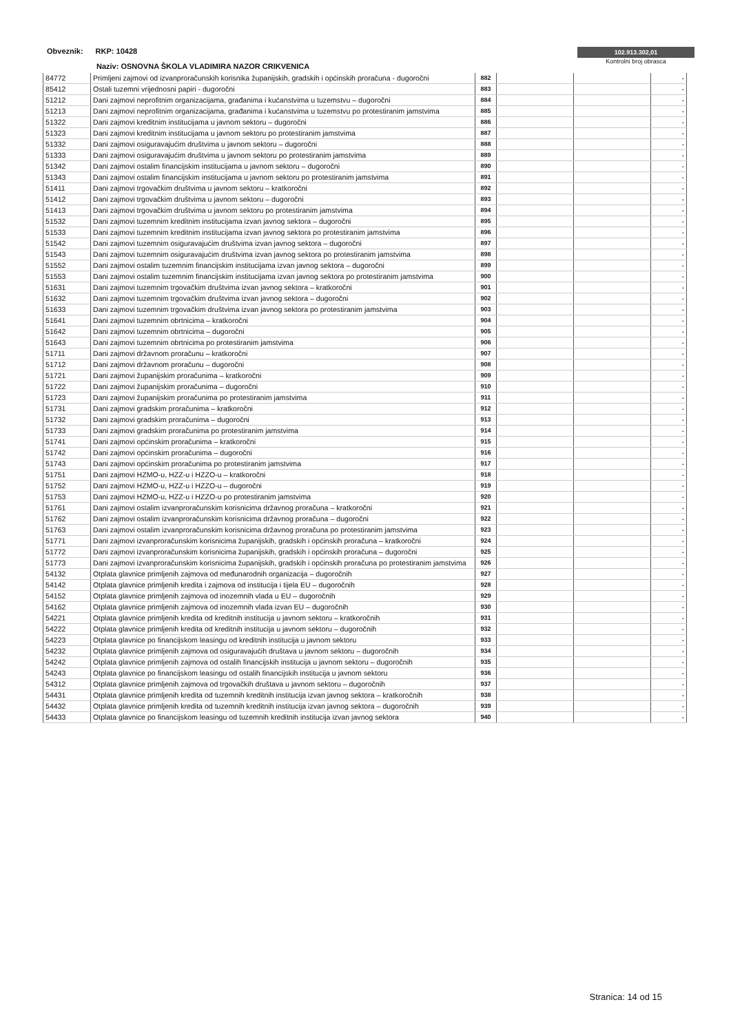Obveznik: RKP: 10428
Naziv: OSNOVNA ŠKOLA VLADIMIRA NAZOR CRIKVENICA
102.913.302,01
Kontrolni broj obrasca
| 84772 | Primljeni zajmovi od izvanproračunskih korisnika županijskih, gradskih i općinskih proračuna - dugoročni | 882 | | | - |
| 85412 | Ostali tuzemni vrijednosni papiri - dugoročni | 883 | | | - |
| 51212 | Dani zajmovi neprofitnim organizacijama, građanima i kućanstvima u tuzemstvu – dugoročni | 884 | | | - |
| 51213 | Dani zajmovi neprofitnim organizacijama, građanima i kućanstvima u tuzemstvu po protestiranim jamstvima | 885 | | | - |
| 51322 | Dani zajmovi kreditnim institucijama u javnom sektoru – dugoročni | 886 | | | - |
| 51323 | Dani zajmovi kreditnim institucijama u javnom sektoru po protestiranim jamstvima | 887 | | | - |
| 51332 | Dani zajmovi osiguravajućim društvima u javnom sektoru – dugoročni | 888 | | | - |
| 51333 | Dani zajmovi osiguravajućim društvima u javnom sektoru po protestiranim jamstvima | 889 | | | - |
| 51342 | Dani zajmovi ostalim financijskim institucijama u javnom sektoru – dugoročni | 890 | | | - |
| 51343 | Dani zajmovi ostalim financijskim institucijama u javnom sektoru po protestiranim jamstvima | 891 | | | - |
| 51411 | Dani zajmovi trgovačkim društvima u javnom sektoru – kratkoročni | 892 | | | - |
| 51412 | Dani zajmovi trgovačkim društvima u javnom sektoru – dugoročni | 893 | | | - |
| 51413 | Dani zajmovi trgovačkim društvima u javnom sektoru po protestiranim jamstvima | 894 | | | - |
| 51532 | Dani zajmovi tuzemnim kreditnim institucijama izvan javnog sektora – dugoročni | 895 | | | - |
| 51533 | Dani zajmovi tuzemnim kreditnim institucijama izvan javnog sektora po protestiranim jamstvima | 896 | | | - |
| 51542 | Dani zajmovi tuzemnim osiguravajućim društvima izvan javnog sektora – dugoročni | 897 | | | - |
| 51543 | Dani zajmovi tuzemnim osiguravajućim društvima izvan javnog sektora po protestiranim jamstvima | 898 | | | - |
| 51552 | Dani zajmovi ostalim tuzemnim financijskim institucijama izvan javnog sektora – dugoročni | 899 | | | - |
| 51553 | Dani zajmovi ostalim tuzemnim financijskim institucijama izvan javnog sektora po protestiranim jamstvima | 900 | | | - |
| 51631 | Dani zajmovi tuzemnim trgovačkim društvima izvan javnog sektora – kratkoročni | 901 | | | - |
| 51632 | Dani zajmovi tuzemnim trgovačkim društvima izvan javnog sektora – dugoročni | 902 | | | - |
| 51633 | Dani zajmovi tuzemnim trgovačkim društvima izvan javnog sektora po protestiranim jamstvima | 903 | | | - |
| 51641 | Dani zajmovi tuzemnim obrtnicima – kratkoročni | 904 | | | - |
| 51642 | Dani zajmovi tuzemnim obrtnicima – dugoročni | 905 | | | - |
| 51643 | Dani zajmovi tuzemnim obrtnicima po protestiranim jamstvima | 906 | | | - |
| 51711 | Dani zajmovi državnom proračunu – kratkoročni | 907 | | | - |
| 51712 | Dani zajmovi državnom proračunu – dugoročni | 908 | | | - |
| 51721 | Dani zajmovi županijskim proračunima – kratkoročni | 909 | | | - |
| 51722 | Dani zajmovi županijskim proračunima – dugoročni | 910 | | | - |
| 51723 | Dani zajmovi županijskim proračunima po protestiranim jamstvima | 911 | | | - |
| 51731 | Dani zajmovi gradskim proračunima – kratkoročni | 912 | | | - |
| 51732 | Dani zajmovi gradskim proračunima – dugoročni | 913 | | | - |
| 51733 | Dani zajmovi gradskim proračunima po protestiranim jamstvima | 914 | | | - |
| 51741 | Dani zajmovi općinskim proračunima – kratkoročni | 915 | | | - |
| 51742 | Dani zajmovi općinskim proračunima – dugoročni | 916 | | | - |
| 51743 | Dani zajmovi općinskim proračunima po protestiranim jamstvima | 917 | | | - |
| 51751 | Dani zajmovi HZMO-u, HZZ-u i HZZO-u – kratkoročni | 918 | | | - |
| 51752 | Dani zajmovi HZMO-u, HZZ-u i HZZO-u – dugoročni | 919 | | | - |
| 51753 | Dani zajmovi HZMO-u, HZZ-u i HZZO-u po protestiranim jamstvima | 920 | | | - |
| 51761 | Dani zajmovi ostalim izvanproračunskim korisnicima državnog proračuna – kratkoročni | 921 | | | - |
| 51762 | Dani zajmovi ostalim izvanproračunskim korisnicima državnog proračuna – dugoročni | 922 | | | - |
| 51763 | Dani zajmovi ostalim izvanproračunskim korisnicima državnog proračuna po protestiranim jamstvima | 923 | | | - |
| 51771 | Dani zajmovi izvanproračunskim korisnicima županijskih, gradskih i općinskih proračuna – kratkoročni | 924 | | | - |
| 51772 | Dani zajmovi izvanproračunskim korisnicima županijskih, gradskih i općinskih proračuna – dugoročni | 925 | | | - |
| 51773 | Dani zajmovi izvanproračunskim korisnicima županijskih, gradskih i općinskih proračuna po protestiranim jamstvima | 926 | | | - |
| 54132 | Otplata glavnice primljenih zajmova od međunarodnih organizacija – dugoročnih | 927 | | | - |
| 54142 | Otplata glavnice primljenih kredita i zajmova od institucija i tijela EU – dugoročnih | 928 | | | - |
| 54152 | Otplata glavnice primljenih zajmova od inozemnih vlada u EU – dugoročnih | 929 | | | - |
| 54162 | Otplata glavnice primljenih zajmova od inozemnih vlada izvan EU – dugoročnih | 930 | | | - |
| 54221 | Otplata glavnice primljenih kredita od kreditnih institucija u javnom sektoru – kratkoročnih | 931 | | | - |
| 54222 | Otplata glavnice primljenih kredita od kreditnih institucija u javnom sektoru – dugoročnih | 932 | | | - |
| 54223 | Otplata glavnice po financijskom leasingu od kreditnih institucija u javnom sektoru | 933 | | | - |
| 54232 | Otplata glavnice primljenih zajmova od osiguravajućih društava u javnom sektoru – dugoročnih | 934 | | | - |
| 54242 | Otplata glavnice primljenih zajmova od ostalih financijskih institucija u javnom sektoru – dugoročnih | 935 | | | - |
| 54243 | Otplata glavnice po financijskom leasingu od ostalih financijskih institucija u javnom sektoru | 936 | | | - |
| 54312 | Otplata glavnice primljenih zajmova od trgovačkih društava u javnom sektoru – dugoročnih | 937 | | | - |
| 54431 | Otplata glavnice primljenih kredita od tuzemnih kreditnih institucija izvan javnog sektora – kratkoročnih | 938 | | | - |
| 54432 | Otplata glavnice primljenih kredita od tuzemnih kreditnih institucija izvan javnog sektora – dugoročnih | 939 | | | - |
| 54433 | Otplata glavnice po financijskom leasingu od tuzemnih kreditnih institucija izvan javnog sektora | 940 | | | - |
Stranica: 14 od 15